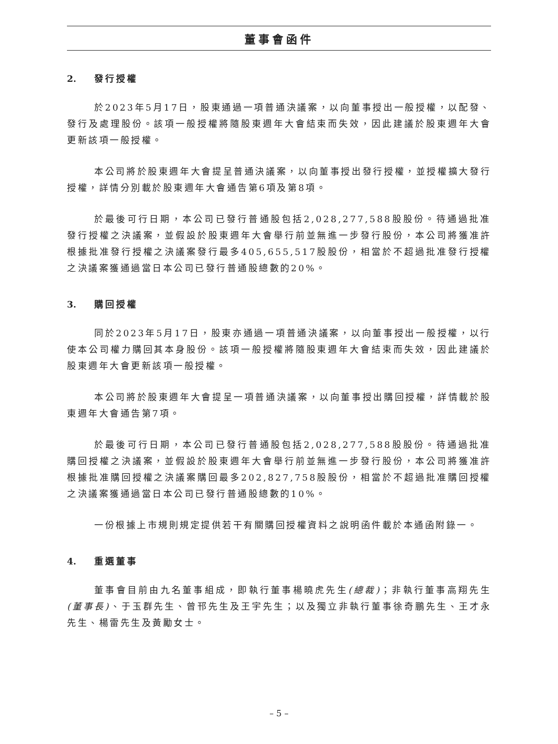董事會函件
2. 發行授權
於2023年5月17日，股東通過一項普通決議案，以向董事授出一般授權，以配發、發行及處理股份。該項一般授權將隨股東週年大會結束而失效，因此建議於股東週年大會更新該項一般授權。
本公司將於股東週年大會提呈普通決議案，以向董事授出發行授權，並授權擴大發行授權，詳情分別載於股東週年大會通告第6項及第8項。
於最後可行日期，本公司已發行普通股包括2,028,277,588股股份。待通過批准發行授權之決議案，並假設於股東週年大會舉行前並無進一步發行股份，本公司將獲准許根據批准發行授權之決議案發行最多405,655,517股股份，相當於不超過批准發行授權之決議案獲通過當日本公司已發行普通股總數的20%。
3. 購回授權
同於2023年5月17日，股東亦通過一項普通決議案，以向董事授出一般授權，以行使本公司權力購回其本身股份。該項一般授權將隨股東週年大會結束而失效，因此建議於股東週年大會更新該項一般授權。
本公司將於股東週年大會提呈一項普通決議案，以向董事授出購回授權，詳情載於股東週年大會通告第7項。
於最後可行日期，本公司已發行普通股包括2,028,277,588股股份。待通過批准購回授權之決議案，並假設於股東週年大會舉行前並無進一步發行股份，本公司將獲准許根據批准購回授權之決議案購回最多202,827,758股股份，相當於不超過批准購回授權之決議案獲通過當日本公司已發行普通股總數的10%。
一份根據上市規則規定提供若干有關購回授權資料之說明函件載於本通函附錄一。
4. 重選董事
董事會目前由九名董事組成，即執行董事楊曉虎先生(總裁)；非執行董事高翔先生(董事長)、于玉群先生、曾邗先生及王宇先生；以及獨立非執行董事徐奇鵬先生、王才永先生、楊雷先生及黃勵女士。
– 5 –